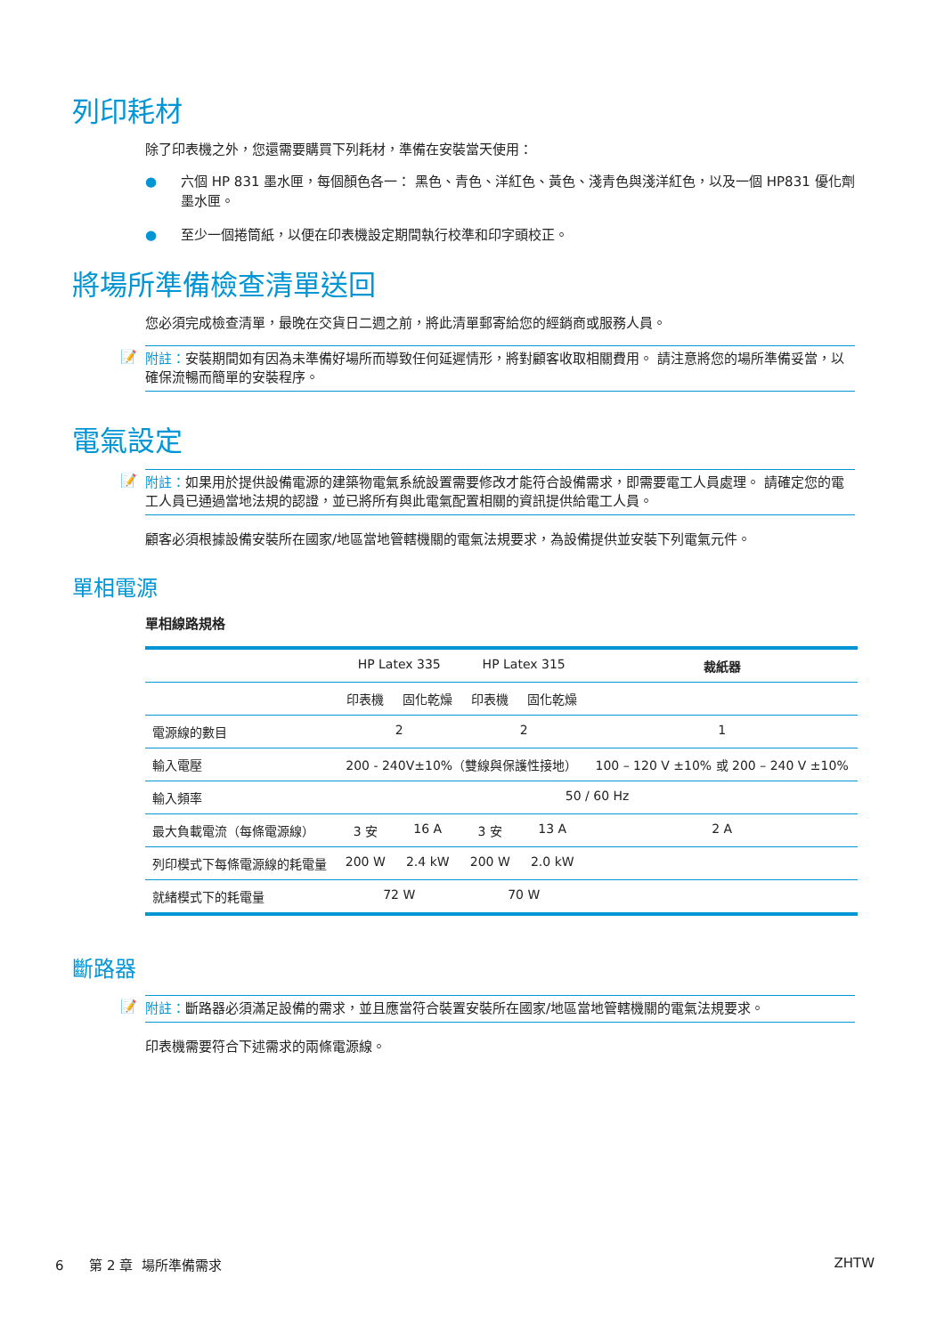列印耗材
除了印表機之外，您還需要購買下列耗材，準備在安裝當天使用：
● 六個 HP 831 墨水匣，每個顏色各一： 黑色、青色、洋紅色、黃色、淺青色與淺洋紅色，以及一個 HP831 優化劑墨水匣。
● 至少一個捲筒紙，以便在印表機設定期間執行校準和印字頭校正。
將場所準備檢查清單送回
您必須完成檢查清單，最晚在交貨日二週之前，將此清單郵寄給您的經銷商或服務人員。
📝 附註：安裝期間如有因為未準備好場所而導致任何延遲情形，將對顧客收取相關費用。 請注意將您的場所準備妥當，以確保流暢而簡單的安裝程序。
電氣設定
📝 附註：如果用於提供設備電源的建築物電氣系統設置需要修改才能符合設備需求，即需要電工人員處理。 請確定您的電工人員已通過當地法規的認證，並已將所有與此電氣配置相關的資訊提供給電工人員。
顧客必須根據設備安裝所在國家/地區當地管轄機關的電氣法規要求，為設備提供並安裝下列電氣元件。
單相電源
單相線路規格
| | HP Latex 335 | | HP Latex 315 | | 裁紙器 |
| --- | --- | --- | --- | --- | --- |
| | 印表機 | 固化乾燥 | 印表機 | 固化乾燥 | |
| 電源線的數目 | 2 | | 2 | | 1 |
| 輸入電壓 | 200 - 240V±10%（雙線與保護性接地） | | | | 100 – 120 V ±10% 或 200 – 240 V ±10% |
| 輸入頻率 | 50 / 60 Hz | | | | |
| 最大負載電流（每條電源線） | 3 安 | 16 A | 3 安 | 13 A | 2 A |
| 列印模式下每條電源線的耗電量 | 200 W | 2.4 kW | 200 W | 2.0 kW | |
| 就緒模式下的耗電量 | 72 W | | 70 W | | |
斷路器
📝 附註：斷路器必須滿足設備的需求，並且應當符合裝置安裝所在國家/地區當地管轄機關的電氣法規要求。
印表機需要符合下述需求的兩條電源線。
6 第 2 章 場所準備需求 ZHTW